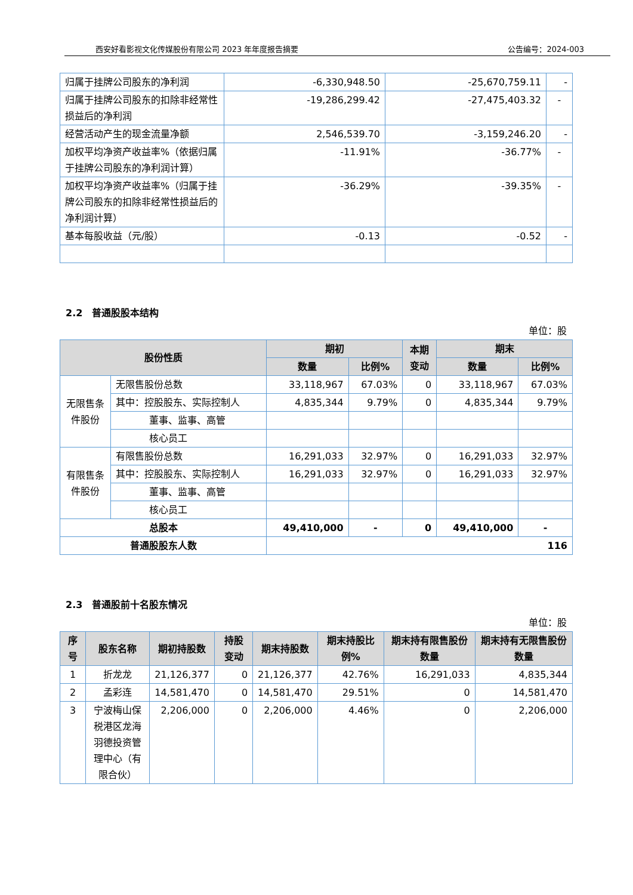西安好看影视文化传媒股份有限公司 2023 年年度报告摘要 公告编号：2024-003
| 归属于挂牌公司股东的净利润 | -6,330,948.50 | -25,670,759.11 | - |
| 归属于挂牌公司股东的扣除非经常性损益后的净利润 | -19,286,299.42 | -27,475,403.32 | - |
| 经营活动产生的现金流量净额 | 2,546,539.70 | -3,159,246.20 | - |
| 加权平均净资产收益率%（依据归属于挂牌公司股东的净利润计算） | -11.91% | -36.77% | - |
| 加权平均净资产收益率%（归属于挂牌公司股东的扣除非经常性损益后的净利润计算） | -36.29% | -39.35% | - |
| 基本每股收益（元/股） | -0.13 | -0.52 | - |
2.2　普通股股本结构
单位：股
| 股份性质 | | 期初 | | 本期 变动 | 期末 | |
| --- | --- | --- | --- | --- | --- | --- |
| | | 数量 | 比例% | | 数量 | 比例% |
| 无限售条件股份 | 无限售股份总数 | 33,118,967 | 67.03% | 0 | 33,118,967 | 67.03% |
| | 其中：控股股东、实际控制人 | 4,835,344 | 9.79% | 0 | 4,835,344 | 9.79% |
| | 董事、监事、高管 | | | | | |
| | 核心员工 | | | | | |
| 有限售条件股份 | 有限售股份总数 | 16,291,033 | 32.97% | 0 | 16,291,033 | 32.97% |
| | 其中：控股股东、实际控制人 | 16,291,033 | 32.97% | 0 | 16,291,033 | 32.97% |
| | 董事、监事、高管 | | | | | |
| | 核心员工 | | | | | |
| 总股本 | | 49,410,000 | - | 0 | 49,410,000 | - |
| 普通股股东人数 | | 116 | | | | |
2.3　普通股前十名股东情况
单位：股
| 序号 | 股东名称 | 期初持股数 | 持股变动 | 期末持股数 | 期末持股比例% | 期末持有限售股份数量 | 期末持有无限售股份数量 |
| --- | --- | --- | --- | --- | --- | --- | --- |
| 1 | 折龙龙 | 21,126,377 | 0 | 21,126,377 | 42.76% | 16,291,033 | 4,835,344 |
| 2 | 孟彩连 | 14,581,470 | 0 | 14,581,470 | 29.51% | 0 | 14,581,470 |
| 3 | 宁波梅山保税港区龙海羽德投资管理中心（有限合伙） | 2,206,000 | 0 | 2,206,000 | 4.46% | 0 | 2,206,000 |